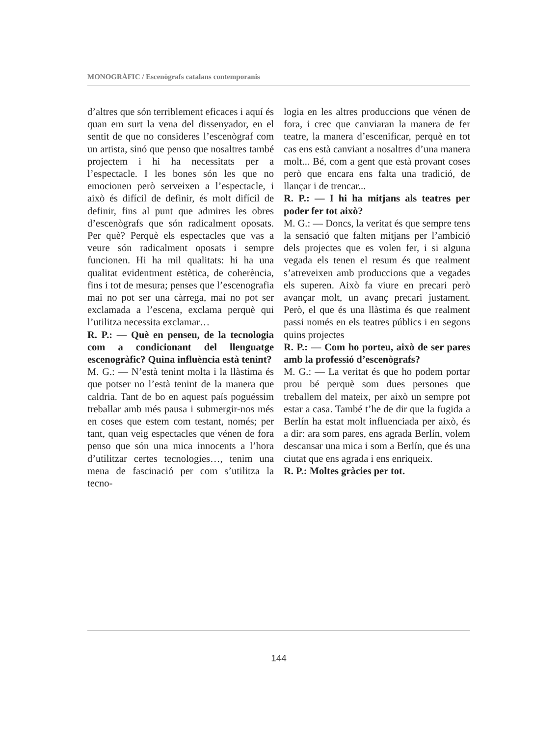MONOGRÀFIC / Escenògrafs catalans contemporanis
d’altres que són terriblement eficaces i aquí és quan em surt la vena del dissenyador, en el sentit de que no consideres l’escenògraf com un artista, sinó que penso que nosaltres també projectem i hi ha necessitats per a l’espectacle. I les bones són les que no emocionen però serveixen a l’espectacle, i això és difícil de definir, és molt difícil de definir, fins al punt que admires les obres d’escenògrafs que són radicalment oposats. Per què? Perquè els espectacles que vas a veure són radicalment oposats i sempre funcionen. Hi ha mil qualitats: hi ha una qualitat evidentment estètica, de coherència, fins i tot de mesura; penses que l’escenografia mai no pot ser una càrrega, mai no pot ser exclamada a l’escena, exclama perquè qui l’utilitza necessita exclamar…
R. P.: — Què en penseu, de la tecnologia com a condicionant del llenguatge escenogràfic? Quina influència està tenint?
M. G.: — N’està tenint molta i la llàstima és que potser no l’està tenint de la manera que caldria. Tant de bo en aquest país poguéssim treballar amb més pausa i submergir-nos més en coses que estem com testant, només; per tant, quan veig espectacles que vénen de fora penso que són una mica innocents a l’hora d’utilitzar certes tecnologies…, tenim una mena de fascinació per com s’utilitza la tecno-
logia en les altres produccions que vénen de fora, i crec que canviaran la manera de fer teatre, la manera d’escenificar, perquè en tot cas ens està canviant a nosaltres d’una manera molt... Bé, com a gent que està provant coses però que encara ens falta una tradició, de llançar i de trencar...
R. P.: — I hi ha mitjans als teatres per poder fer tot això?
M. G.: — Doncs, la veritat és que sempre tens la sensació que falten mitjans per l’ambició dels projectes que es volen fer, i si alguna vegada els tenen el resum és que realment s’atreveixen amb produccions que a vegades els superen. Això fa viure en precari però avançar molt, un avanç precari justament. Però, el que és una llàstima és que realment passi només en els teatres públics i en segons quins projectes
R. P.: — Com ho porteu, això de ser pares amb la professió d’escenògrafs?
M. G.: — La veritat és que ho podem portar prou bé perquè som dues persones que treballem del mateix, per això un sempre pot estar a casa. També t’he de dir que la fugida a Berlín ha estat molt influenciada per això, és a dir: ara som pares, ens agrada Berlín, volem descansar una mica i som a Berlín, que és una ciutat que ens agrada i ens enriqueix.
R. P.: Moltes gràcies per tot.
144